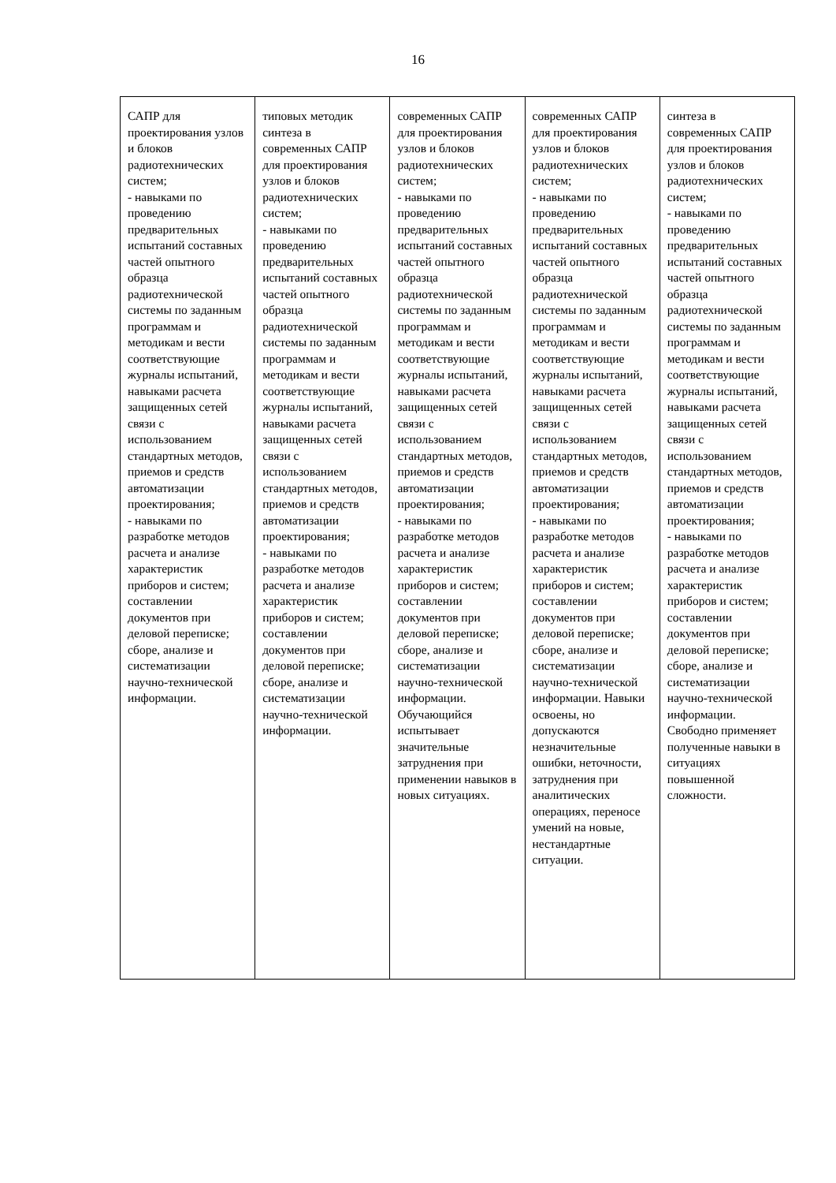16
| САПР для проектирования узлов и блоков радиотехнических систем; - навыками по проведению предварительных испытаний составных частей опытного образца радиотехнической системы по заданным программам и методикам и вести соответствующие журналы испытаний, навыками расчета защищенных сетей связи с использованием стандартных методов, приемов и средств автоматизации проектирования; - навыками по разработке методов расчета и анализе характеристик приборов и систем; составлении документов при деловой переписке; сборе, анализе и систематизации научно-технической информации. | типовых методик синтеза в современных САПР для проектирования узлов и блоков радиотехнических систем; - навыками по проведению предварительных испытаний составных частей опытного образца радиотехнической системы по заданным программам и методикам и вести соответствующие журналы испытаний, навыками расчета защищенных сетей связи с использованием стандартных методов, приемов и средств автоматизации проектирования; - навыками по разработке методов расчета и анализе характеристик приборов и систем; составлении документов при деловой переписке; сборе, анализе и систематизации научно-технической информации. | современных САПР для проектирования узлов и блоков радиотехнических систем; - навыками по проведению предварительных испытаний составных частей опытного образца радиотехнической системы по заданным программам и методикам и вести соответствующие журналы испытаний, навыками расчета защищенных сетей связи с использованием стандартных методов, приемов и средств автоматизации проектирования; - навыками по разработке методов расчета и анализе характеристик приборов и систем; составлении документов при деловой переписке; сборе, анализе и систематизации научно-технической информации. Обучающийся испытывает значительные затруднения при применении навыков в новых ситуациях. | современных САПР для проектирования узлов и блоков радиотехнических систем; - навыками по проведению предварительных испытаний составных частей опытного образца радиотехнической системы по заданным программам и методикам и вести соответствующие журналы испытаний, навыками расчета защищенных сетей связи с использованием стандартных методов, приемов и средств автоматизации проектирования; - навыками по разработке методов расчета и анализе характеристик приборов и систем; составлении документов при деловой переписке; сборе, анализе и систематизации научно-технической информации. Навыки освоены, но допускаются незначительные ошибки, неточности, затруднения при аналитических операциях, переносе умений на новые, нестандартные ситуации. | синтеза в современных САПР для проектирования узлов и блоков радиотехнических систем; - навыками по проведению предварительных испытаний составных частей опытного образца радиотехнической системы по заданным программам и методикам и вести соответствующие журналы испытаний, навыками расчета защищенных сетей связи с использованием стандартных методов, приемов и средств автоматизации проектирования; - навыками по разработке методов расчета и анализе характеристик приборов и систем; составлении документов при деловой переписке; сборе, анализе и систематизации научно-технической информации. Свободно применяет полученные навыки в ситуациях повышенной сложности. |